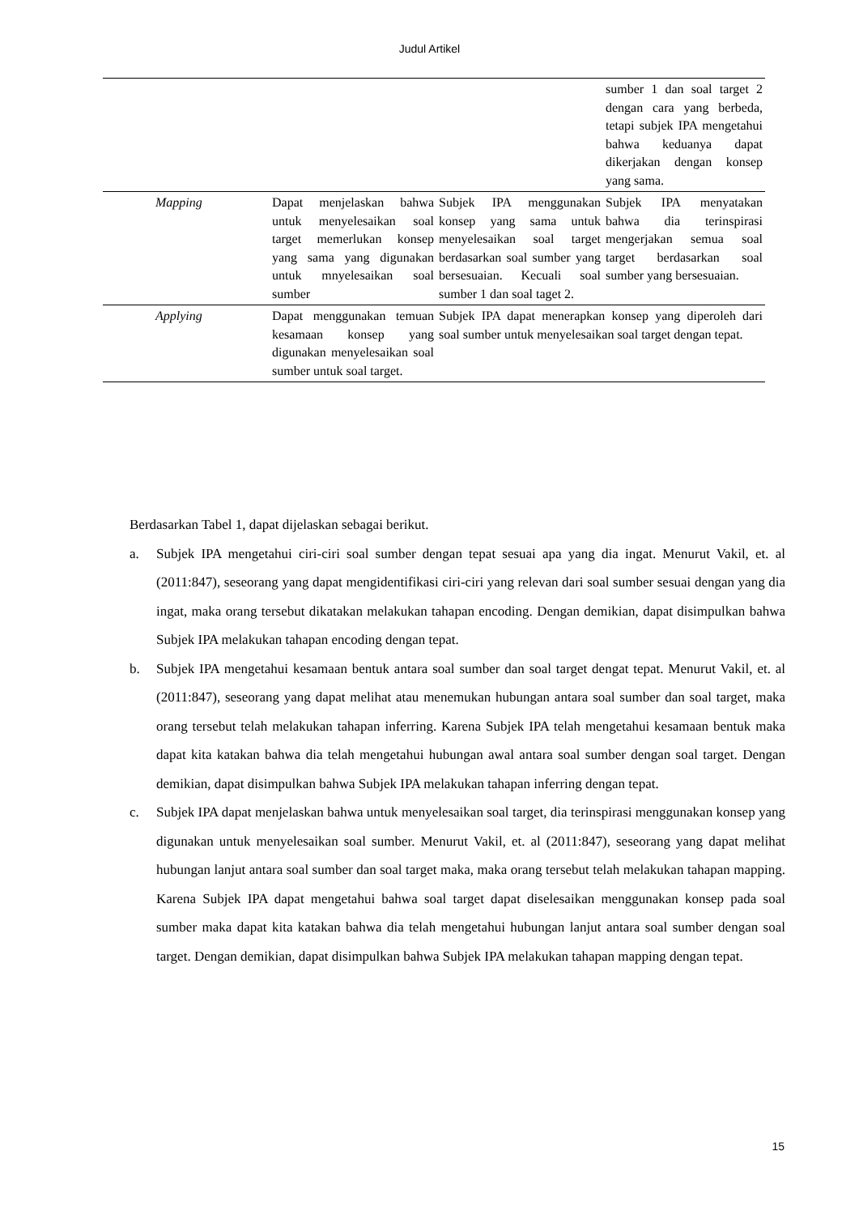Judul Artikel
| | | | sumber 1 dan soal target 2 dengan cara yang berbeda, tetapi subjek IPA mengetahui bahwa keduanya dapat dikerjakan dengan konsep yang sama. |
| Mapping | Dapat menjelaskan bahwa untuk menyelesaikan soal target memerlukan konsep yang sama yang digunakan untuk mnyelesaikan soal sumber | Subjek IPA menggunakan konsep yang sama untuk menyelesaikan soal target berdasarkan soal sumber yang bersesuaian. Kecuali soal sumber 1 dan soal taget 2. | Subjek IPA menyatakan bahwa dia terinspirasi mengerjakan semua soal target berdasarkan soal sumber yang bersesuaian. |
| Applying | Dapat menggunakan temuan kesamaan konsep yang digunakan menyelesaikan soal sumber untuk soal target. | Subjek IPA dapat menerapkan konsep yang diperoleh dari soal sumber untuk menyelesaikan soal target dengan tepat. | |
Berdasarkan Tabel 1, dapat dijelaskan sebagai berikut.
a. Subjek IPA mengetahui ciri-ciri soal sumber dengan tepat sesuai apa yang dia ingat. Menurut Vakil, et. al (2011:847), seseorang yang dapat mengidentifikasi ciri-ciri yang relevan dari soal sumber sesuai dengan yang dia ingat, maka orang tersebut dikatakan melakukan tahapan encoding. Dengan demikian, dapat disimpulkan bahwa Subjek IPA melakukan tahapan encoding dengan tepat.
b. Subjek IPA mengetahui kesamaan bentuk antara soal sumber dan soal target dengat tepat. Menurut Vakil, et. al (2011:847), seseorang yang dapat melihat atau menemukan hubungan antara soal sumber dan soal target, maka orang tersebut telah melakukan tahapan inferring. Karena Subjek IPA telah mengetahui kesamaan bentuk maka dapat kita katakan bahwa dia telah mengetahui hubungan awal antara soal sumber dengan soal target. Dengan demikian, dapat disimpulkan bahwa Subjek IPA melakukan tahapan inferring dengan tepat.
c. Subjek IPA dapat menjelaskan bahwa untuk menyelesaikan soal target, dia terinspirasi menggunakan konsep yang digunakan untuk menyelesaikan soal sumber. Menurut Vakil, et. al (2011:847), seseorang yang dapat melihat hubungan lanjut antara soal sumber dan soal target maka, maka orang tersebut telah melakukan tahapan mapping. Karena Subjek IPA dapat mengetahui bahwa soal target dapat diselesaikan menggunakan konsep pada soal sumber maka dapat kita katakan bahwa dia telah mengetahui hubungan lanjut antara soal sumber dengan soal target. Dengan demikian, dapat disimpulkan bahwa Subjek IPA melakukan tahapan mapping dengan tepat.
15